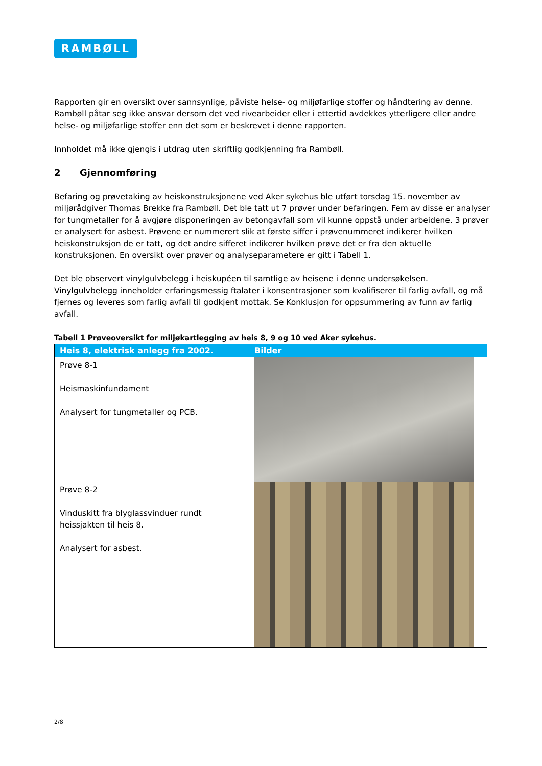RAMBØLL
Rapporten gir en oversikt over sannsynlige, påviste helse- og miljøfarlige stoffer og håndtering av denne. Rambøll påtar seg ikke ansvar dersom det ved rivearbeider eller i ettertid avdekkes ytterligere eller andre helse- og miljøfarlige stoffer enn det som er beskrevet i denne rapporten.
Innholdet må ikke gjengis i utdrag uten skriftlig godkjenning fra Rambøll.
2 Gjennomføring
Befaring og prøvetaking av heiskonstruksjonene ved Aker sykehus ble utført torsdag 15. november av miljørådgiver Thomas Brekke fra Rambøll. Det ble tatt ut 7 prøver under befaringen. Fem av disse er analyser for tungmetaller for å avgjøre disponeringen av betongavfall som vil kunne oppstå under arbeidene. 3 prøver er analysert for asbest. Prøvene er nummerert slik at første siffer i prøvenummeret indikerer hvilken heiskonstruksjon de er tatt, og det andre sifferet indikerer hvilken prøve det er fra den aktuelle konstruksjonen. En oversikt over prøver og analyseparametere er gitt i Tabell 1.
Det ble observert vinylgulvbelegg i heiskupéen til samtlige av heisene i denne undersøkelsen. Vinylgulvbelegg inneholder erfaringsmessig ftalater i konsentrasjoner som kvalifiserer til farlig avfall, og må fjernes og leveres som farlig avfall til godkjent mottak. Se Konklusjon for oppsummering av funn av farlig avfall.
Tabell 1 Prøveoversikt for miljøkartlegging av heis 8, 9 og 10 ved Aker sykehus.
| Heis 8, elektrisk anlegg fra 2002. | Bilder |
| --- | --- |
| Prøve 8-1 Heismaskinfundament Analysert for tungmetaller og PCB. | |
| Prøve 8-2 Vinduskitt fra blyglassvinduer rundt heissjakten til heis 8. Analysert for asbest. | |
2/8